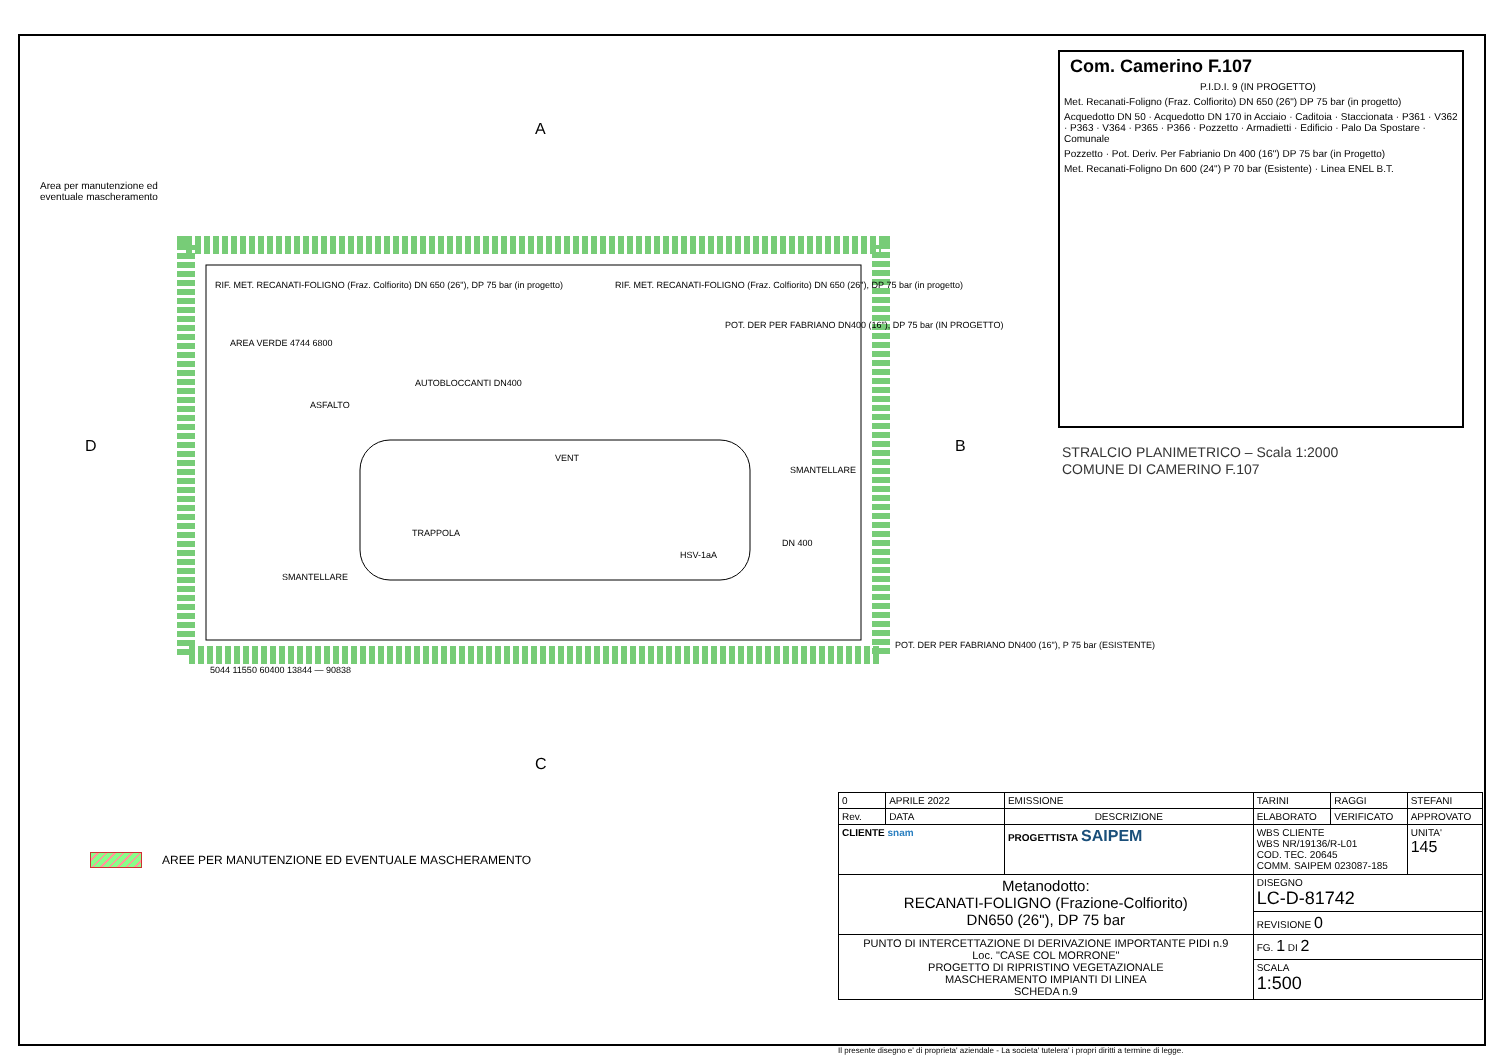Area per manutenzione ed
eventuale mascheramento
A
C
D B
RIF. MET. RECANATI-FOLIGNO (Fraz. Colfiorito) DN 650 (26"), DP 75 bar (in progetto)
RIF. MET. RECANATI-FOLIGNO (Fraz. Colfiorito) DN 650 (26"), DP 75 bar (in progetto)
AREA VERDE 4744 6800
ASFALTO
AUTOBLOCCANTI DN400
VENT
TRAPPOLA
HSV-1aA
DN 400
SMANTELLARE
SMANTELLARE
POT. DER PER FABRIANO DN400 (16"), DP 75 bar (IN PROGETTO)
POT. DER PER FABRIANO DN400 (16"), P 75 bar (ESISTENTE)
5044 11550 60400 13844 — 90838
Com. Camerino F.107
P.I.D.I. 9 (IN PROGETTO)
Met. Recanati-Foligno (Fraz. Colfiorito) DN 650 (26") DP 75 bar (in progetto)
Acquedotto DN 50 · Acquedotto DN 170 in Acciaio · Caditoia · Staccionata · P361 · V362 · P363 · V364 · P365 · P366 · Pozzetto · Armadietti · Edificio · Palo Da Spostare · Comunale
Pozzetto · Pot. Deriv. Per Fabrianio Dn 400 (16") DP 75 bar (in Progetto)
Met. Recanati-Foligno Dn 600 (24") P 70 bar (Esistente) · Linea ENEL B.T.
STRALCIO PLANIMETRICO – Scala 1:2000
COMUNE DI CAMERINO F.107
AREE PER MANUTENZIONE ED EVENTUALE MASCHERAMENTO
| 0 | APRILE 2022 | EMISSIONE | TARINI | RAGGI | STEFANI |
| Rev. | DATA | DESCRIZIONE | ELABORATO | VERIFICATO | APPROVATO |
| CLIENTE snam | | PROGETTISTA SAIPEM | WBS CLIENTE WBS NR/19136/R-L01 COD. TEC. 20645 COMM. SAIPEM 023087-185 | | UNITA' 145 |
| Metanodotto: RECANATI-FOLIGNO (Frazione-Colfiorito) DN650 (26"), DP 75 bar | | | DISEGNO LC-D-81742 | | |
| | | | REVISIONE 0 | | |
| PUNTO DI INTERCETTAZIONE DI DERIVAZIONE IMPORTANTE PIDI n.9 Loc. "CASE COL MORRONE" PROGETTO DI RIPRISTINO VEGETAZIONALE MASCHERAMENTO IMPIANTI DI LINEA SCHEDA n.9 | | | FG. 1 DI 2 | | |
| | | | SCALA 1:500 | | |
Il presente disegno e' di proprieta' aziendale - La societa' tutelera' i propri diritti a termine di legge.